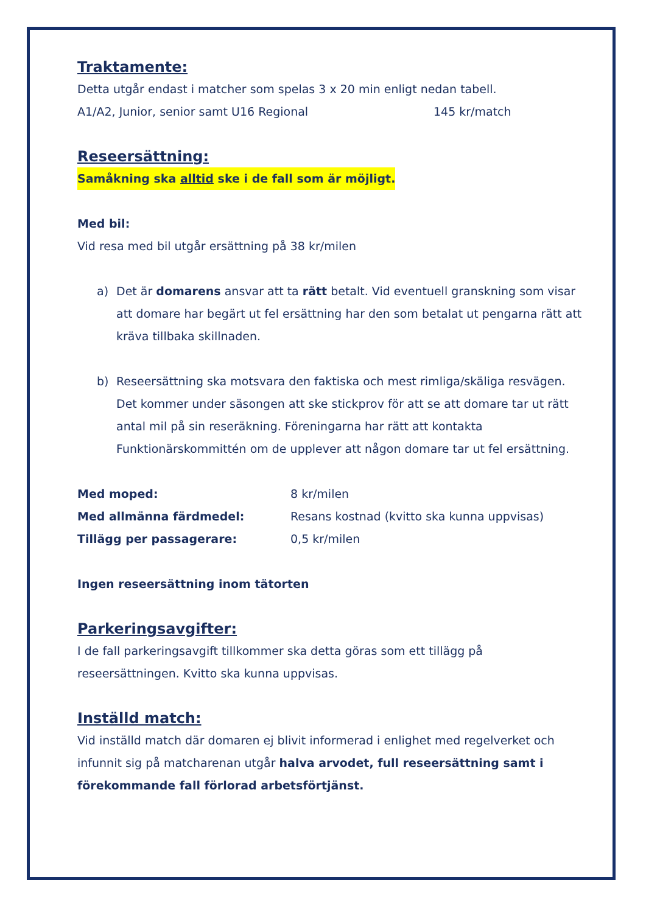Traktamente:
Detta utgår endast i matcher som spelas 3 x 20 min enligt nedan tabell.
A1/A2, Junior, senior samt U16 Regional 145 kr/match
Reseersättning:
Samåkning ska alltid ske i de fall som är möjligt.
Med bil:
Vid resa med bil utgår ersättning på 38 kr/milen
a) Det är domarens ansvar att ta rätt betalt. Vid eventuell granskning som visar att domare har begärt ut fel ersättning har den som betalat ut pengarna rätt att kräva tillbaka skillnaden.
b) Reseersättning ska motsvara den faktiska och mest rimliga/skäliga resvägen. Det kommer under säsongen att ske stickprov för att se att domare tar ut rätt antal mil på sin reseräkning. Föreningarna har rätt att kontakta Funktionärskommittén om de upplever att någon domare tar ut fel ersättning.
Med moped: 8 kr/milen
Med allmänna färdmedel: Resans kostnad (kvitto ska kunna uppvisas)
Tillägg per passagerare: 0,5 kr/milen
Ingen reseersättning inom tätorten
Parkeringsavgifter:
I de fall parkeringsavgift tillkommer ska detta göras som ett tillägg på reseersättningen. Kvitto ska kunna uppvisas.
Inställd match:
Vid inställd match där domaren ej blivit informerad i enlighet med regelverket och infunnit sig på matcharenan utgår halva arvodet, full reseersättning samt i förekommande fall förlorad arbetsförtjänst.